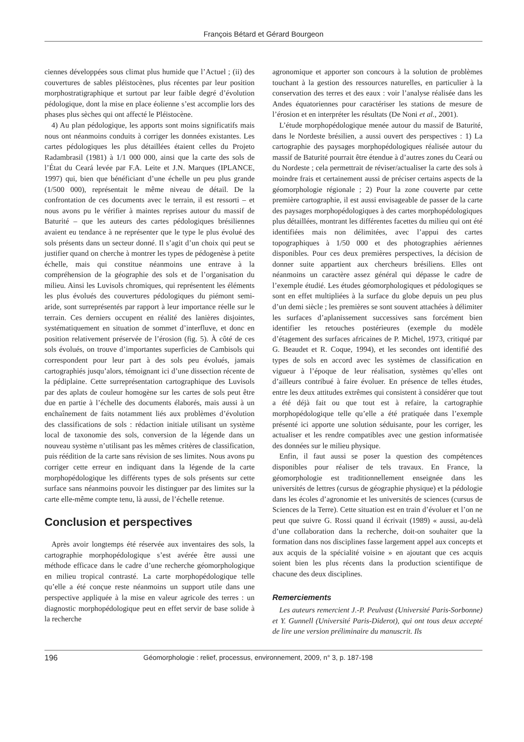François Bétard et Gérard Bourgeon
ciennes développées sous climat plus humide que l’Actuel ; (ii) des couvertures de sables pléistocènes, plus récentes par leur position morphostratigraphique et surtout par leur faible degré d’évolution pédologique, dont la mise en place éolienne s’est accomplie lors des phases plus sèches qui ont affecté le Pléistocène.
4) Au plan pédologique, les apports sont moins significatifs mais nous ont néanmoins conduits à corriger les données existantes. Les cartes pédologiques les plus détaillées étaient celles du Projeto Radambrasil (1981) à 1/1 000 000, ainsi que la carte des sols de l’État du Ceará levée par F.A. Leite et J.N. Marques (IPLANCE, 1997) qui, bien que bénéficiant d’une échelle un peu plus grande (1/500 000), représentait le même niveau de détail. De la confrontation de ces documents avec le terrain, il est ressorti – et nous avons pu le vérifier à maintes reprises autour du massif de Baturité – que les auteurs des cartes pédologiques brésiliennes avaient eu tendance à ne représenter que le type le plus évolué des sols présents dans un secteur donné. Il s’agit d’un choix qui peut se justifier quand on cherche à montrer les types de pédogenèse à petite échelle, mais qui constitue néanmoins une entrave à la compréhension de la géographie des sols et de l’organisation du milieu. Ainsi les Luvisols chromiques, qui représentent les éléments les plus évolués des couvertures pédologiques du piémont semi-aride, sont surreprésentés par rapport à leur importance réelle sur le terrain. Ces derniers occupent en réalité des lanières disjointes, systématiquement en situation de sommet d’interfluve, et donc en position relativement préservée de l’érosion (fig. 5). À côté de ces sols évolués, on trouve d’importantes superficies de Cambisols qui correspondent pour leur part à des sols peu évolués, jamais cartographiés jusqu’alors, témoignant ici d’une dissection récente de la pédiplaine. Cette surreprésentation cartographique des Luvisols par des aplats de couleur homogène sur les cartes de sols peut être due en partie à l’échelle des documents élaborés, mais aussi à un enchaînement de faits notamment liés aux problèmes d’évolution des classifications de sols : rédaction initiale utilisant un système local de taxonomie des sols, conversion de la légende dans un nouveau système n’utilisant pas les mêmes critères de classification, puis réédition de la carte sans révision de ses limites. Nous avons pu corriger cette erreur en indiquant dans la légende de la carte morphopédologique les différents types de sols présents sur cette surface sans néanmoins pouvoir les distinguer par des limites sur la carte elle-même compte tenu, là aussi, de l’échelle retenue.
Conclusion et perspectives
Après avoir longtemps été réservée aux inventaires des sols, la cartographie morphopédologique s’est avérée être aussi une méthode efficace dans le cadre d’une recherche géomorphologique en milieu tropical contrasté. La carte morphopédologique telle qu’elle a été conçue reste néanmoins un support utile dans une perspective appliquée à la mise en valeur agricole des terres : un diagnostic morphopédologique peut en effet servir de base solide à la recherche
agronomique et apporter son concours à la solution de problèmes touchant à la gestion des ressources naturelles, en particulier à la conservation des terres et des eaux : voir l’analyse réalisée dans les Andes équatoriennes pour caractériser les stations de mesure de l’érosion et en interpréter les résultats (De Noni et al., 2001).
L’étude morphopédologique menée autour du massif de Baturité, dans le Nordeste brésilien, a aussi ouvert des perspectives : 1) La cartographie des paysages morphopédologiques réalisée autour du massif de Baturité pourrait être étendue à d’autres zones du Ceará ou du Nordeste ; cela permettrait de réviser/actualiser la carte des sols à moindre frais et certainement aussi de préciser certains aspects de la géomorphologie régionale ; 2) Pour la zone couverte par cette première cartographie, il est aussi envisageable de passer de la carte des paysages morphopédologiques à des cartes morphopédologiques plus détaillées, montrant les différentes facettes du milieu qui ont été identifiées mais non délimitées, avec l’appui des cartes topographiques à 1/50 000 et des photographies aériennes disponibles. Pour ces deux premières perspectives, la décision de donner suite appartient aux chercheurs brésiliens. Elles ont néanmoins un caractère assez général qui dépasse le cadre de l’exemple étudié. Les études géomorphologiques et pédologiques se sont en effet multipliées à la surface du globe depuis un peu plus d’un demi siècle ; les premières se sont souvent attachées à délimiter les surfaces d’aplanissement successives sans forcément bien identifier les retouches postérieures (exemple du modèle d’étagement des surfaces africaines de P. Michel, 1973, critiqué par G. Beaudet et R. Coque, 1994), et les secondes ont identifié des types de sols en accord avec les systèmes de classification en vigueur à l’époque de leur réalisation, systèmes qu’elles ont d’ailleurs contribué à faire évoluer. En présence de telles études, entre les deux attitudes extrêmes qui consistent à considérer que tout a été déjà fait ou que tout est à refaire, la cartographie morphopédologique telle qu’elle a été pratiquée dans l’exemple présenté ici apporte une solution séduisante, pour les corriger, les actualiser et les rendre compatibles avec une gestion informatisée des données sur le milieu physique.
Enfin, il faut aussi se poser la question des compétences disponibles pour réaliser de tels travaux. En France, la géomorphologie est traditionnellement enseignée dans les universités de lettres (cursus de géographie physique) et la pédologie dans les écoles d’agronomie et les universités de sciences (cursus de Sciences de la Terre). Cette situation est en train d’évoluer et l’on ne peut que suivre G. Rossi quand il écrivait (1989) « aussi, au-delà d’une collaboration dans la recherche, doit-on souhaiter que la formation dans nos disciplines fasse largement appel aux concepts et aux acquis de la spécialité voisine » en ajoutant que ces acquis soient bien les plus récents dans la production scientifique de chacune des deux disciplines.
Remerciements
Les auteurs remercient J.-P. Peulvast (Université Paris-Sorbonne) et Y. Gunnell (Université Paris-Diderot), qui ont tous deux accepté de lire une version préliminaire du manuscrit. Ils
196 Géomorphologie : relief, processus, environnement, 2009, n° 3, p. 187-198